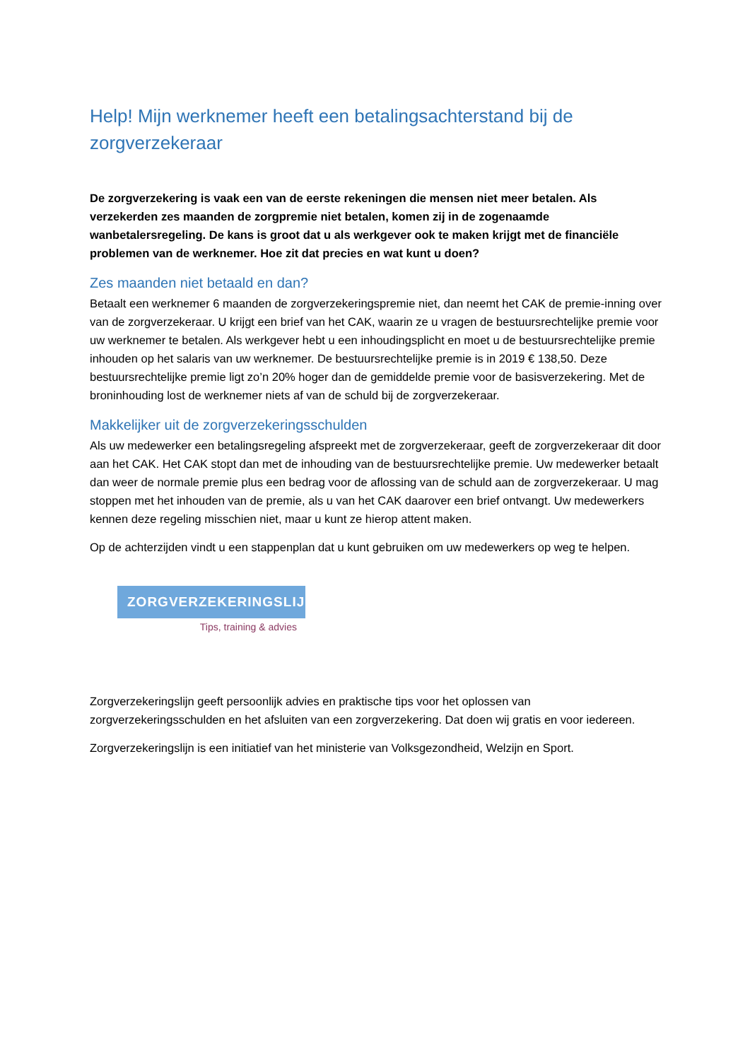Help! Mijn werknemer heeft een betalingsachterstand bij de zorgverzekeraar
De zorgverzekering is vaak een van de eerste rekeningen die mensen niet meer betalen. Als verzekerden zes maanden de zorgpremie niet betalen, komen zij in de zogenaamde wanbetalersregeling. De kans is groot dat u als werkgever ook te maken krijgt met de financiële problemen van de werknemer. Hoe zit dat precies en wat kunt u doen?
Zes maanden niet betaald en dan?
Betaalt een werknemer 6 maanden de zorgverzekeringspremie niet, dan neemt het CAK de premie-inning over van de zorgverzekeraar. U krijgt een brief van het CAK, waarin ze u vragen de bestuursrechtelijke premie voor uw werknemer te betalen. Als werkgever hebt u een inhoudingsplicht en moet u de bestuursrechtelijke premie inhouden op het salaris van uw werknemer. De bestuursrechtelijke premie is in 2019 € 138,50. Deze bestuursrechtelijke premie ligt zo’n 20% hoger dan de gemiddelde premie voor de basisverzekering. Met de broninhouding lost de werknemer niets af van de schuld bij de zorgverzekeraar.
Makkelijker uit de zorgverzekeringsschulden
Als uw medewerker een betalingsregeling afspreekt met de zorgverzekeraar, geeft de zorgverzekeraar dit door aan het CAK. Het CAK stopt dan met de inhouding van de bestuursrechtelijke premie. Uw medewerker betaalt dan weer de normale premie plus een bedrag voor de aflossing van de schuld aan de zorgverzekeraar. U mag stoppen met het inhouden van de premie, als u van het CAK daarover een brief ontvangt. Uw medewerkers kennen deze regeling misschien niet, maar u kunt ze hierop attent maken.
Op de achterzijden vindt u een stappenplan dat u kunt gebruiken om uw medewerkers op weg te helpen.
ZORGVERZEKERINGSLIJN
Tips, training & advies
Zorgverzekeringslijn geeft persoonlijk advies en praktische tips voor het oplossen van zorgverzekeringsschulden en het afsluiten van een zorgverzekering. Dat doen wij gratis en voor iedereen.
Zorgverzekeringslijn is een initiatief van het ministerie van Volksgezondheid, Welzijn en Sport.